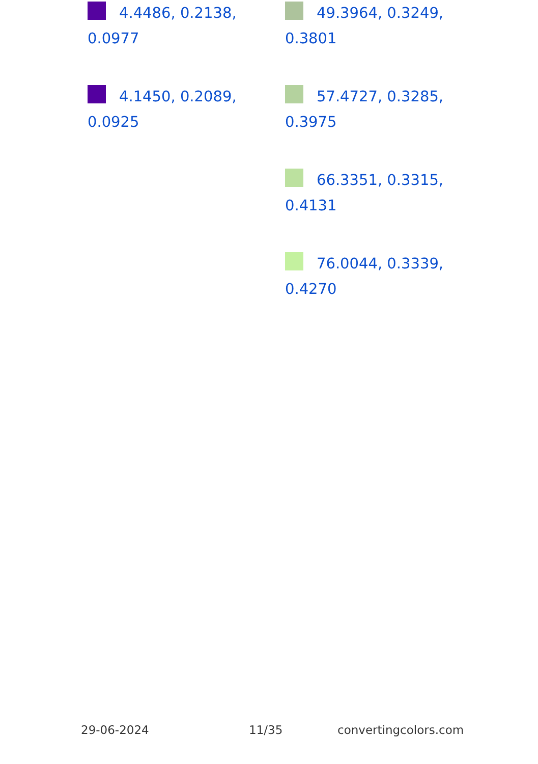4.4486, 0.2138, 0.0977
4.1450, 0.2089, 0.0925
49.3964, 0.3249, 0.3801
57.4727, 0.3285, 0.3975
66.3351, 0.3315, 0.4131
76.0044, 0.3339, 0.4270
29-06-2024 11/35 convertingcolors.com